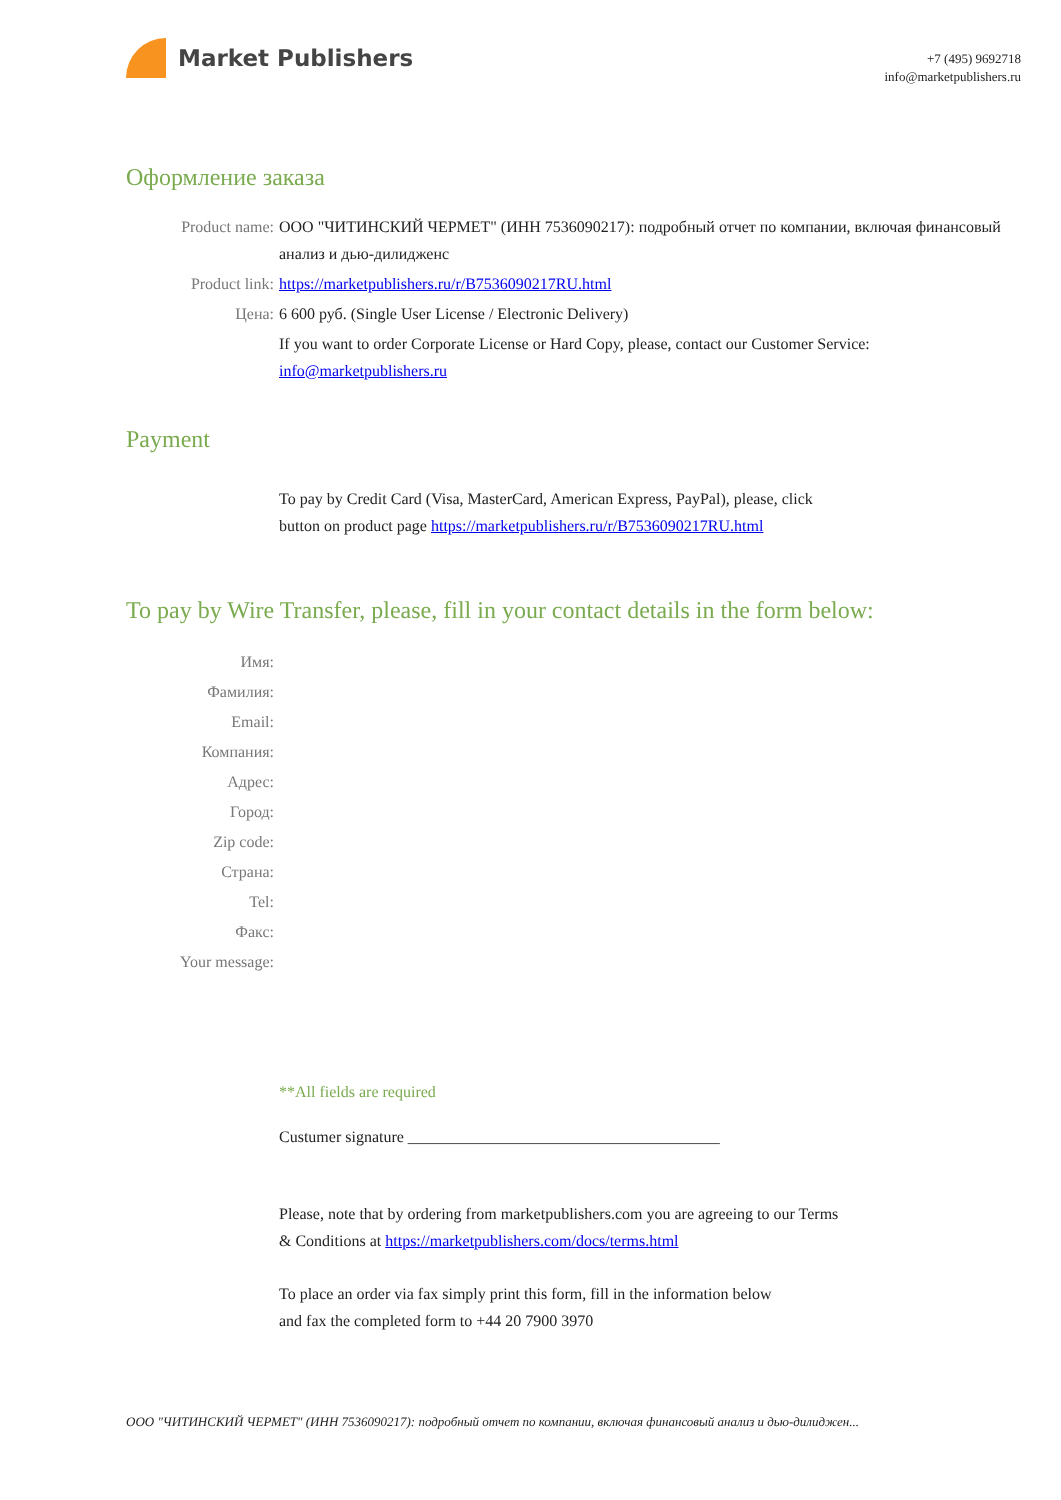Market Publishers
+7 (495) 9692718
info@marketpublishers.ru
Оформление заказа
Product name: ООО "ЧИТИНСКИЙ ЧЕРМЕТ" (ИНН 7536090217): подробный отчет по компании, включая финансовый анализ и дью-дилидженс
Product link: https://marketpublishers.ru/r/B7536090217RU.html
Цена: 6 600 руб. (Single User License / Electronic Delivery)
If you want to order Corporate License or Hard Copy, please, contact our Customer Service:
info@marketpublishers.ru
Payment
To pay by Credit Card (Visa, MasterCard, American Express, PayPal), please, click
button on product page https://marketpublishers.ru/r/B7536090217RU.html
To pay by Wire Transfer, please, fill in your contact details in the form below:
Имя:
Фамилия:
Email:
Компания:
Адрес:
Город:
Zip code:
Страна:
Tel:
Факс:
Your message:
**All fields are required
Custumer signature _______________________________________
Please, note that by ordering from marketpublishers.com you are agreeing to our Terms
& Conditions at https://marketpublishers.com/docs/terms.html
To place an order via fax simply print this form, fill in the information below
and fax the completed form to +44 20 7900 3970
ООО "ЧИТИНСКИЙ ЧЕРМЕТ" (ИНН 7536090217): подробный отчет по компании, включая финансовый анализ и дью-дилиджен...